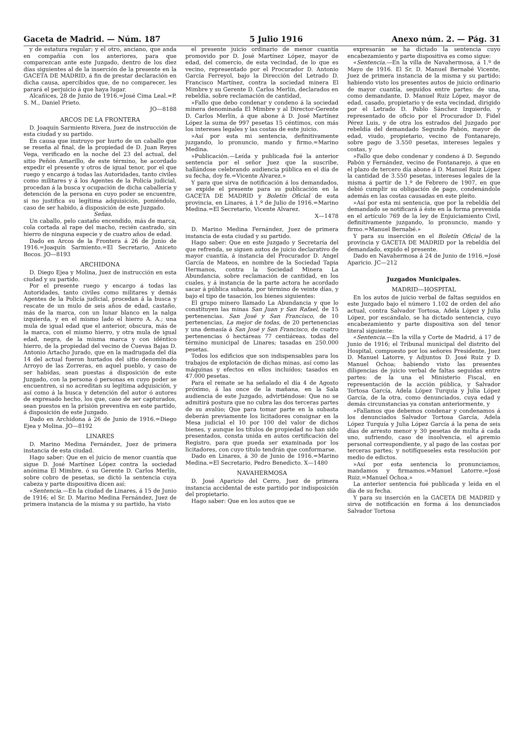Gaceta de Madrid. — Núm. 187 5 Julio 1916 Anexo núm. 2. — Pág. 31
y de estatura regular; y el otro, anciano, que anda en compañía con los anteriores, para que comparezcan ante este Juzgado, dentro de los diez días siguientes al de la inserción de la presente en la GACETA DE MADRID, á fin de prestar declaración en dicha causa, apercibidos que, de no comparecer, les parará el perjuicio á que haya lugar.
Alcañices, 28 de Junio de 1916.=José Cima Leal.=P. S. M., Daniel Prieto.
JO—8188
ARCOS DE LA FRONTERA
D. Joaquín Sarmiento Rivera, Juez de instrucción de esta ciudad y su partido.
En causa que instruyo por hurto de un caballo que se reseña al final, de la propiedad de D. Juan Reyes Vega, verificado en la noche del 23 del actual, del sitio Peñón Amarillo, de este término, he acordado expedir el presente y otros de igual tenor, por el que ruego y encargo á todas las Autoridades, tanto civiles como militares y á los Agentes de la Policía judicial, procedan á la busca y ocupación de dicha caballería y detención de la persona en cuyo poder se encuentre, si no justifica su legítima adquisición, poniéndolo, caso de ser habido, á disposición de este Juzgado.
Señas.
Un caballo, pelo castaño encendido, más de marca, cola cortada al rape del macho, recién castrado, sin hierro de ninguna especie y de cuatro años de edad.
Dado en Arcos de la Frontera á 26 de Junio de 1916.=Joaquín Sarmiento.=El Secretario, Aniceto Bocos. JO—8193
ARCHIDONA
D. Diego Ejea y Molina, Juez de instrucción en esta ciudad y su partido.
Por el presente ruego y encargo á todas las Autoridades, tanto civiles como militares y demás Agentes de la Policía judicial, procedan á la busca y rescate de un mulo de seis años de edad, castaño, más de la marca, con un lunar blanco en la nalga izquierda, y en el mismo lado el hierro A. A.; una mula de igual edad que el anterior, obscura, más de la marca, con el mismo hierro, y otra mula de igual edad, negra, de la misma marca y con idéntico hierro, de la propiedad del vecino de Cuevas Bajas D. Antonio Artacho Jurado, que en la madrugada del día 14 del actual fueron hurtados del sitio denominado Arroyo de las Zorreras, en aquel pueblo, y caso de ser habidas, sean puestas á disposición de este Juzgado, con la persona ó personas en cuyo poder se encuentren, si no acreditan su legítima adquisición, y así como á la busca y detención del autor ó autores de expresado hecho, los que, caso de ser capturados, sean puestos en la prisión preventiva en este partido, á disposición de este Juzgado.
Dado en Archidona á 26 de Junio de 1916.=Diego Ejea y Molina. JO—8192
LINARES
D. Marino Medina Fernández, Juez de primera instancia de esta ciudad.
Hago saber: Que en el juicio de menor cuantía que sigue D. José Martínez López contra la sociedad anónima El Mimbre, ó su Gerente D. Carlos Merlín, sobre cobro de pesetas, se dictó la sentencia cuya cabeza y parte dispositiva dicen así:
«Sentencia.—En la ciudad de Linares, á 15 de Junio de 1916; el Sr. D. Marino Medina Fernández, Juez de primera instancia de la misma y su partido, ha visto
el presente juicio ordinario de menor cuantía promovido por D. José Martínez López, mayor de edad, del comercio, de esta vecindad, de lo que es vecino, representado por el Procurador D. Antonio García Ferreyol, bajo la Dirección del Letrado D. Francisco Martínez, contra la sociedad minera El Mimbre y su Gerente D. Carlos Merlín, declarados en rebeldía, sobre reclamación de cantidad,
»Fallo que debo condenar y condeno á la sociedad minera denominada El Mimbre y al Director-Gerente D. Carlos Merlín, á que abone á D. José Martínez López la suma de 997 pesetas 15 céntimos, con más los intereses legales y las costas de este juicio.
»Así por esta mi sentencia, definitivamente juzgando, lo pronuncio, mando y firmo.=Marino Medina.
»Publicación.—Leída y publicada fué la anterior sentencia por el señor Juez que la suscribe, hallándose celebrando audiencia pública en el día de su fecha, doy fe.=Vicente Alvarez.»
Y para que sirva de notificación á los demandados, se expide el presente para su publicación en la GACETA DE MADRID y Boletín Oficial de esta provincia, en Linares, á 1.º de Julio de 1916.=Marino Medina.=El Secretario, Vicente Alvarez.
X—1478
D. Marino Medina Fernández, Juez de primera instancia de esta ciudad y su partido.
Hago saber: Que en este Juzgado y Secretaría del que refrenda, se siguen autos de juicio declarativo de mayor cuantía, á instancia del Procurador D. Angel García de Mateos, en nombre de la Sociedad Tapia Hermanos, contra la Sociedad Minera La Abundancia, sobre reclamación de cantidad, en los cuales, y á instancia de la parte actora he acordado sacar á pública subasta, por término de veinte días, y bajo el tipo de tasación, los bienes siguientes:
El grupo minero llamado La Abundancia y que lo constituyen las minas San Juan y San Rafael, de 15 pertenencias. San José y San Francisco, de 10 pertenencias, La mejor de todas, de 20 pertenencias y una demasía á San José y San Francisco, de cuatro pertenencias ó hectáreas 77 centiáreas, todas del término municipal de Linares; tasadas en 250.000 pesetas.
Todos los edificios que son indispensables para los trabajos de explotación de dichas minas, así como las máquinas y efectos en ellos incluídos; tasados en 47.000 pesetas.
Para el remate se ha señalado el día 4 de Agosto próximo, á las once de la mañana, en la Sala audiencia de este Juzgado, advirtiéndose: Que no se admitirá postura que no cubra las dos terceras partes de su avalúo; Que para tomar parte en la subasta deberán previamente los licitadores consignar en la Mesa judicial el 10 por 100 del valor de dichos bienes, y aunque los títulos de propiedad no han sido presentados, consta unida en autos certificación del Registro, para que pueda ser examinada por los licitadores, con cuyo título tendrán que conformarse.
Dado en Linares, á 30 de Junio de 1916.=Marino Medina.=El Secretario, Pedro Benedicto. X—1480
NAVAHERMOSA
D. José Aparicio del Cerro, Juez de primera instancia accidental de este partido por indisposición del propietario.
Hago saber: Que en los autos que se
expresarán se ha dictado la sentencia cuyo encabezamiento y parte dispositiva es como sigue:
«Sentencia.—En la villa de Navahermosa, á 1.º de Mayo de 1916. El Sr. D. Manuel Bernabé Vicente, Juez de primera instancia de la misma y su partido; habiendo visto los presentes autos de juicio ordinario de mayor cuantía, seguidos entre partes: de una, como demandante, D. Manuel Ruiz López, mayor de edad, casado, propietario y de esta vecindad, dirigido por el Letrado D. Pablo Sánchez Izquierdo, y representado de oficio por el Procurador D. Fidel Pérez Luis, y de otra los estrados del Juzgado por rebeldía del demandado Segundo Pabón, mayor de edad, viudo, propietario, vecino de Fontanarejo, sobre pago de 3.550 pesetas, intereses legales y costas, y
»Fallo que debo condenar y condeno á D. Segundo Pabón y Fernández, vecino de Fontanarejo, á que en el plazo de tercero día abone á D. Manuel Ruiz López la cantidad de 3.550 pesetas, intereses legales de la misma á partir de 1.º de Febrero de 1907, en que debió cumplir su obligación de pago, condenándole además en las costas causadas en este pleito.
»Así por esta mi sentencia, que por la rebeldía del demandado se notificará á éste en la forma prevenida en el artículo 769 de la ley de Enjuiciamiento Civil, definitivamente juzgando, lo pronuncio, mando y firmo.=Manuel Bernabé.»
Y para su inserción en el Boletín Oficial de la provincia y GACETA DE MADRID por la rebeldía del demandado, expido el presente.
Dado en Navahermosa á 24 de Junio de 1916.=José Aparicio. JC—212
Juzgados Municipales.
MADRID—HOSPITAL
En los autos de juicio verbal de faltas seguidos en este Juzgado bajo el número 1.102 de orden del año actual, contra Salvador Tortosa, Adela López y Julia López, por escándalo, se ha dictado sentencia, cuyo encabezamiento y parte dispositiva son del tenor literal siguiente:
«Sentencia.—En la villa y Corte de Madrid, á 17 de Junio de 1916; el Tribunal municipal del distrito del Hospital, compuesto por los señores Presidente, Juez D. Manuel Latorre, y Adjuntos D. José Ruiz y D. Manuel Ochoa; habiendo visto las presentes diligencias de juicio verbal de faltas seguidas entre partes: de la una el Ministerio Fiscal, en representación de la acción pública, y Salvador Tortosa García, Adela López Turquía y Julia López García, de la otra, como denunciados, cuya edad y demás circunstancias ya constan anteriormente, y
»Fallamos que debemos condenar y condenamos á los denunciados Salvador Tortosa García, Adela López Turquía y Julia López García á la pena de seis días de arresto menor y 30 pesetas de multa á cada uno, sufriendo, caso de insolvencia, el apremio personal correspondiente, y al pago de las costas por terceras partes; y notifíqueseles esta resolución por medio de edictos.
»Así por esta sentencia lo pronunciamos, mandamos y firmamos.=Manuel Latorre.=José Ruiz.=Manuel Ochoa.»
La anterior sentencia fué publicada y leída en el día de su fecha.
Y para su inserción en la GACETA DE MADRID y sirva de notificación en forma á los denunciados Salvador Tortosa